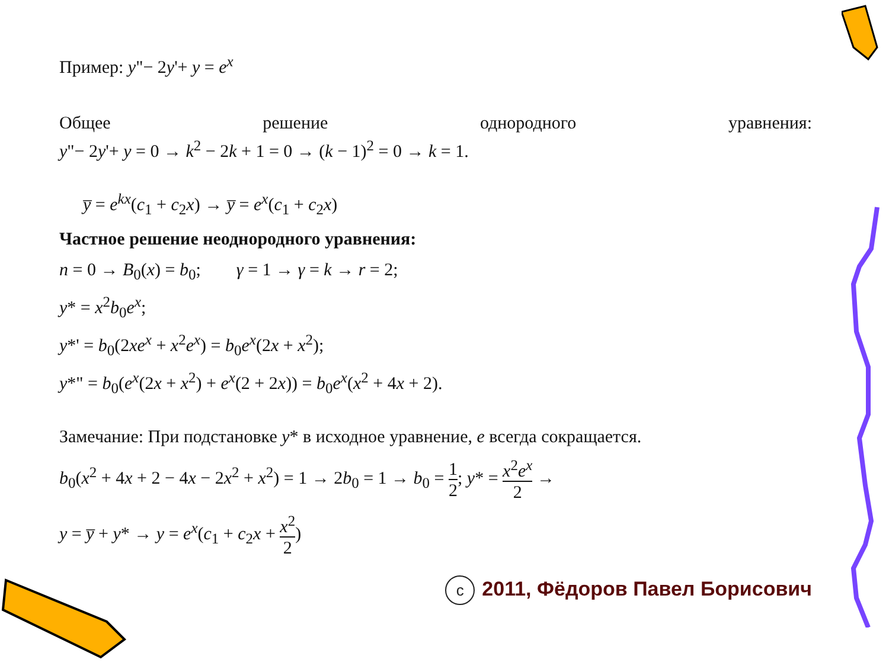Пример: y"− 2y'+ y = e<sup>x</sup>
Общее решение однородного уравнения:
y"− 2y'+ y = 0 → k<sup>2</sup> − 2k + 1 = 0 → (k − 1)<sup>2</sup> = 0 → k = 1.
y̅ = e<sup>kx</sup>(c<sub>1</sub> + c<sub>2</sub>x) → y̅ = e<sup>x</sup>(c<sub>1</sub> + c<sub>2</sub>x)
Частное решение неоднородного уравнения:
n = 0 → B<sub>0</sub>(x) = b<sub>0</sub>; γ = 1 → γ = k → r = 2;
y* = x<sup>2</sup>b<sub>0</sub>e<sup>x</sup>;
y*' = b<sub>0</sub>(2xe<sup>x</sup> + x<sup>2</sup>e<sup>x</sup>) = b<sub>0</sub>e<sup>x</sup>(2x + x<sup>2</sup>);
y*" = b<sub>0</sub>(e<sup>x</sup>(2x + x<sup>2</sup>) + e<sup>x</sup>(2 + 2x)) = b<sub>0</sub>e<sup>x</sup>(x<sup>2</sup> + 4x + 2).
Замечание: При подстановке y* в исходное уравнение, e всегда сокращается.
b<sub>0</sub>(x<sup>2</sup> + 4x + 2 − 4x − 2x<sup>2</sup> + x<sup>2</sup>) = 1 → 2b<sub>0</sub> = 1 → b<sub>0</sub> = 1 2; y* = x<sup>2</sup>e<sup>x</sup> 2 →
y = y̅ + y* → y = e<sup>x</sup>(c<sub>1</sub> + c<sub>2</sub>x + x<sup>2</sup> 2)
c 2011, Фёдоров Павел Борисович